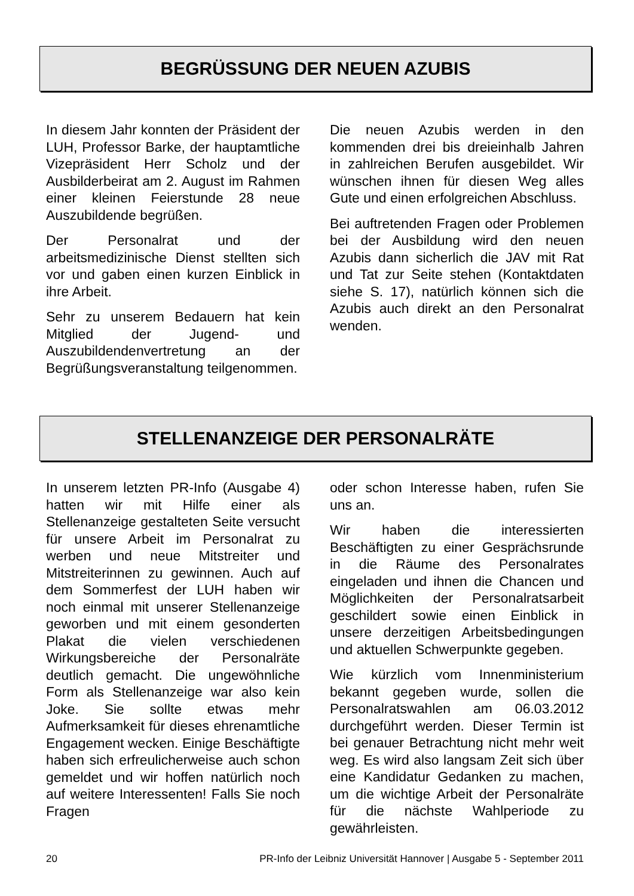BEGRÜSSUNG DER NEUEN AZUBIS
In diesem Jahr konnten der Präsident der LUH, Professor Barke, der hauptamtliche Vizepräsident Herr Scholz und der Ausbilderbeirat am 2. August im Rahmen einer kleinen Feierstunde 28 neue Auszubildende begrüßen.
Der Personalrat und der arbeitsmedizinische Dienst stellten sich vor und gaben einen kurzen Einblick in ihre Arbeit.
Sehr zu unserem Bedauern hat kein Mitglied der Jugend- und Auszubildendenvertretung an der Begrüßungsveranstaltung teilgenommen.
Die neuen Azubis werden in den kommenden drei bis dreieinhalb Jahren in zahlreichen Berufen ausgebildet. Wir wünschen ihnen für diesen Weg alles Gute und einen erfolgreichen Abschluss.
Bei auftretenden Fragen oder Problemen bei der Ausbildung wird den neuen Azubis dann sicherlich die JAV mit Rat und Tat zur Seite stehen (Kontaktdaten siehe S. 17), natürlich können sich die Azubis auch direkt an den Personalrat wenden.
STELLENANZEIGE DER PERSONALRÄTE
In unserem letzten PR-Info (Ausgabe 4) hatten wir mit Hilfe einer als Stellenanzeige gestalteten Seite versucht für unsere Arbeit im Personalrat zu werben und neue Mitstreiter und Mitstreiterinnen zu gewinnen. Auch auf dem Sommerfest der LUH haben wir noch einmal mit unserer Stellenanzeige geworben und mit einem gesonderten Plakat die vielen verschiedenen Wirkungsbereiche der Personalräte deutlich gemacht. Die ungewöhnliche Form als Stellenanzeige war also kein Joke. Sie sollte etwas mehr Aufmerksamkeit für dieses ehrenamtliche Engagement wecken. Einige Beschäftigte haben sich erfreulicherweise auch schon gemeldet und wir hoffen natürlich noch auf weitere Interessenten! Falls Sie noch Fragen
oder schon Interesse haben, rufen Sie uns an.
Wir haben die interessierten Beschäftigten zu einer Gesprächsrunde in die Räume des Personalrates eingeladen und ihnen die Chancen und Möglichkeiten der Personalratsarbeit geschildert sowie einen Einblick in unsere derzeitigen Arbeitsbedingungen und aktuellen Schwerpunkte gegeben.
Wie kürzlich vom Innenministerium bekannt gegeben wurde, sollen die Personalratswahlen am 06.03.2012 durchgeführt werden. Dieser Termin ist bei genauer Betrachtung nicht mehr weit weg. Es wird also langsam Zeit sich über eine Kandidatur Gedanken zu machen, um die wichtige Arbeit der Personalräte für die nächste Wahlperiode zu gewährleisten.
20 PR-Info der Leibniz Universität Hannover | Ausgabe 5 - September 2011